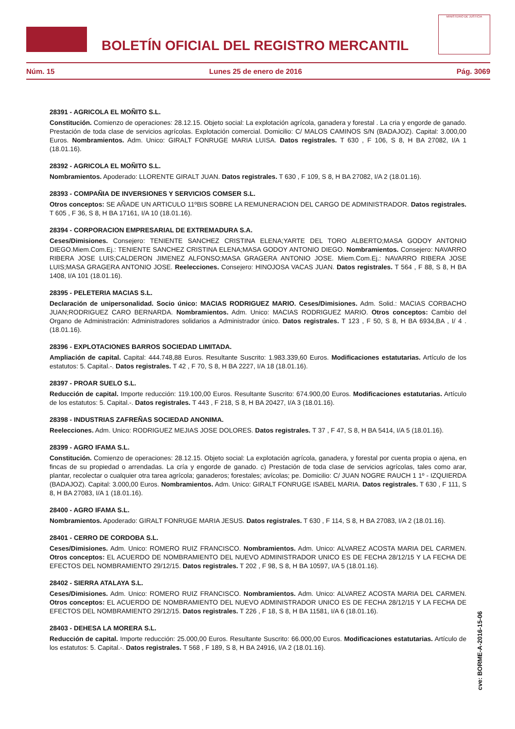BOLETÍN OFICIAL DEL REGISTRO MERCANTIL
MINISTERIO DE JUSTICIA
Núm. 15 Lunes 25 de enero de 2016 Pág. 3069
28391 - AGRICOLA EL MOÑITO S.L.
Constitución. Comienzo de operaciones: 28.12.15. Objeto social: La explotación agrícola, ganadera y forestal . La cria y engorde de ganado. Prestación de toda clase de servicios agrícolas. Explotación comercial. Domicilio: C/ MALOS CAMINOS S/N (BADAJOZ). Capital: 3.000,00 Euros. Nombramientos. Adm. Unico: GIRALT FONRUGE MARIA LUISA. Datos registrales. T 630 , F 106, S 8, H BA 27082, I/A 1 (18.01.16).
28392 - AGRICOLA EL MOÑITO S.L.
Nombramientos. Apoderado: LLORENTE GIRALT JUAN. Datos registrales. T 630 , F 109, S 8, H BA 27082, I/A 2 (18.01.16).
28393 - COMPAÑIA DE INVERSIONES Y SERVICIOS COMSER S.L.
Otros conceptos: SE AÑADE UN ARTICULO 11ºBIS SOBRE LA REMUNERACION DEL CARGO DE ADMINISTRADOR. Datos registrales. T 605 , F 36, S 8, H BA 17161, I/A 10 (18.01.16).
28394 - CORPORACION EMPRESARIAL DE EXTREMADURA S.A.
Ceses/Dimisiones. Consejero: TENIENTE SANCHEZ CRISTINA ELENA;YARTE DEL TORO ALBERTO;MASA GODOY ANTONIO DIEGO.Miem.Com.Ej.: TENIENTE SANCHEZ CRISTINA ELENA;MASA GODOY ANTONIO DIEGO. Nombramientos. Consejero: NAVARRO RIBERA JOSE LUIS;CALDERON JIMENEZ ALFONSO;MASA GRAGERA ANTONIO JOSE. Miem.Com.Ej.: NAVARRO RIBERA JOSE LUIS;MASA GRAGERA ANTONIO JOSE. Reelecciones. Consejero: HINOJOSA VACAS JUAN. Datos registrales. T 564 , F 88, S 8, H BA 1408, I/A 101 (18.01.16).
28395 - PELETERIA MACIAS S.L.
Declaración de unipersonalidad. Socio único: MACIAS RODRIGUEZ MARIO. Ceses/Dimisiones. Adm. Solid.: MACIAS CORBACHO JUAN;RODRIGUEZ CARO BERNARDA. Nombramientos. Adm. Unico: MACIAS RODRIGUEZ MARIO. Otros conceptos: Cambio del Organo de Administración: Administradores solidarios a Administrador único. Datos registrales. T 123 , F 50, S 8, H BA 6934,BA , I/ 4 .(18.01.16).
28396 - EXPLOTACIONES BARROS SOCIEDAD LIMITADA.
Ampliación de capital. Capital: 444.748,88 Euros. Resultante Suscrito: 1.983.339,60 Euros. Modificaciones estatutarias. Artículo de los estatutos: 5. Capital.-. Datos registrales. T 42 , F 70, S 8, H BA 2227, I/A 18 (18.01.16).
28397 - PROAR SUELO S.L.
Reducción de capital. Importe reducción: 119.100,00 Euros. Resultante Suscrito: 674.900,00 Euros. Modificaciones estatutarias. Artículo de los estatutos: 5. Capital.-. Datos registrales. T 443 , F 218, S 8, H BA 20427, I/A 3 (18.01.16).
28398 - INDUSTRIAS ZAFREÑAS SOCIEDAD ANONIMA.
Reelecciones. Adm. Unico: RODRIGUEZ MEJIAS JOSE DOLORES. Datos registrales. T 37 , F 47, S 8, H BA 5414, I/A 5 (18.01.16).
28399 - AGRO IFAMA S.L.
Constitución. Comienzo de operaciones: 28.12.15. Objeto social: La explotación agrícola, ganadera, y forestal por cuenta propia o ajena, en fincas de su propiedad o arrendadas. La cría y engorde de ganado. c) Prestación de toda clase de servicios agrícolas, tales como arar, plantar, recolectar o cualquier otra tarea agrícola; ganaderos; forestales; avícolas; pe. Domicilio: C/ JUAN NOGRE RAUCH 1 1º - IZQUIERDA (BADAJOZ). Capital: 3.000,00 Euros. Nombramientos. Adm. Unico: GIRALT FONRUGE ISABEL MARIA. Datos registrales. T 630 , F 111, S 8, H BA 27083, I/A 1 (18.01.16).
28400 - AGRO IFAMA S.L.
Nombramientos. Apoderado: GIRALT FONRUGE MARIA JESUS. Datos registrales. T 630 , F 114, S 8, H BA 27083, I/A 2 (18.01.16).
28401 - CERRO DE CORDOBA S.L.
Ceses/Dimisiones. Adm. Unico: ROMERO RUIZ FRANCISCO. Nombramientos. Adm. Unico: ALVAREZ ACOSTA MARIA DEL CARMEN. Otros conceptos: EL ACUERDO DE NOMBRAMIENTO DEL NUEVO ADMINISTRADOR UNICO ES DE FECHA 28/12/15 Y LA FECHA DE EFECTOS DEL NOMBRAMIENTO 29/12/15. Datos registrales. T 202 , F 98, S 8, H BA 10597, I/A 5 (18.01.16).
28402 - SIERRA ATALAYA S.L.
Ceses/Dimisiones. Adm. Unico: ROMERO RUIZ FRANCISCO. Nombramientos. Adm. Unico: ALVAREZ ACOSTA MARIA DEL CARMEN. Otros conceptos: EL ACUERDO DE NOMBRAMIENTO DEL NUEVO ADMINISTRADOR UNICO ES DE FECHA 28/12/15 Y LA FECHA DE EFECTOS DEL NOMBRAMIENTO 29/12/15. Datos registrales. T 226 , F 18, S 8, H BA 11581, I/A 6 (18.01.16).
28403 - DEHESA LA MORERA S.L.
Reducción de capital. Importe reducción: 25.000,00 Euros. Resultante Suscrito: 66.000,00 Euros. Modificaciones estatutarias. Artículo de los estatutos: 5. Capital.-. Datos registrales. T 568 , F 189, S 8, H BA 24916, I/A 2 (18.01.16).
cve: BORME-A-2016-15-06